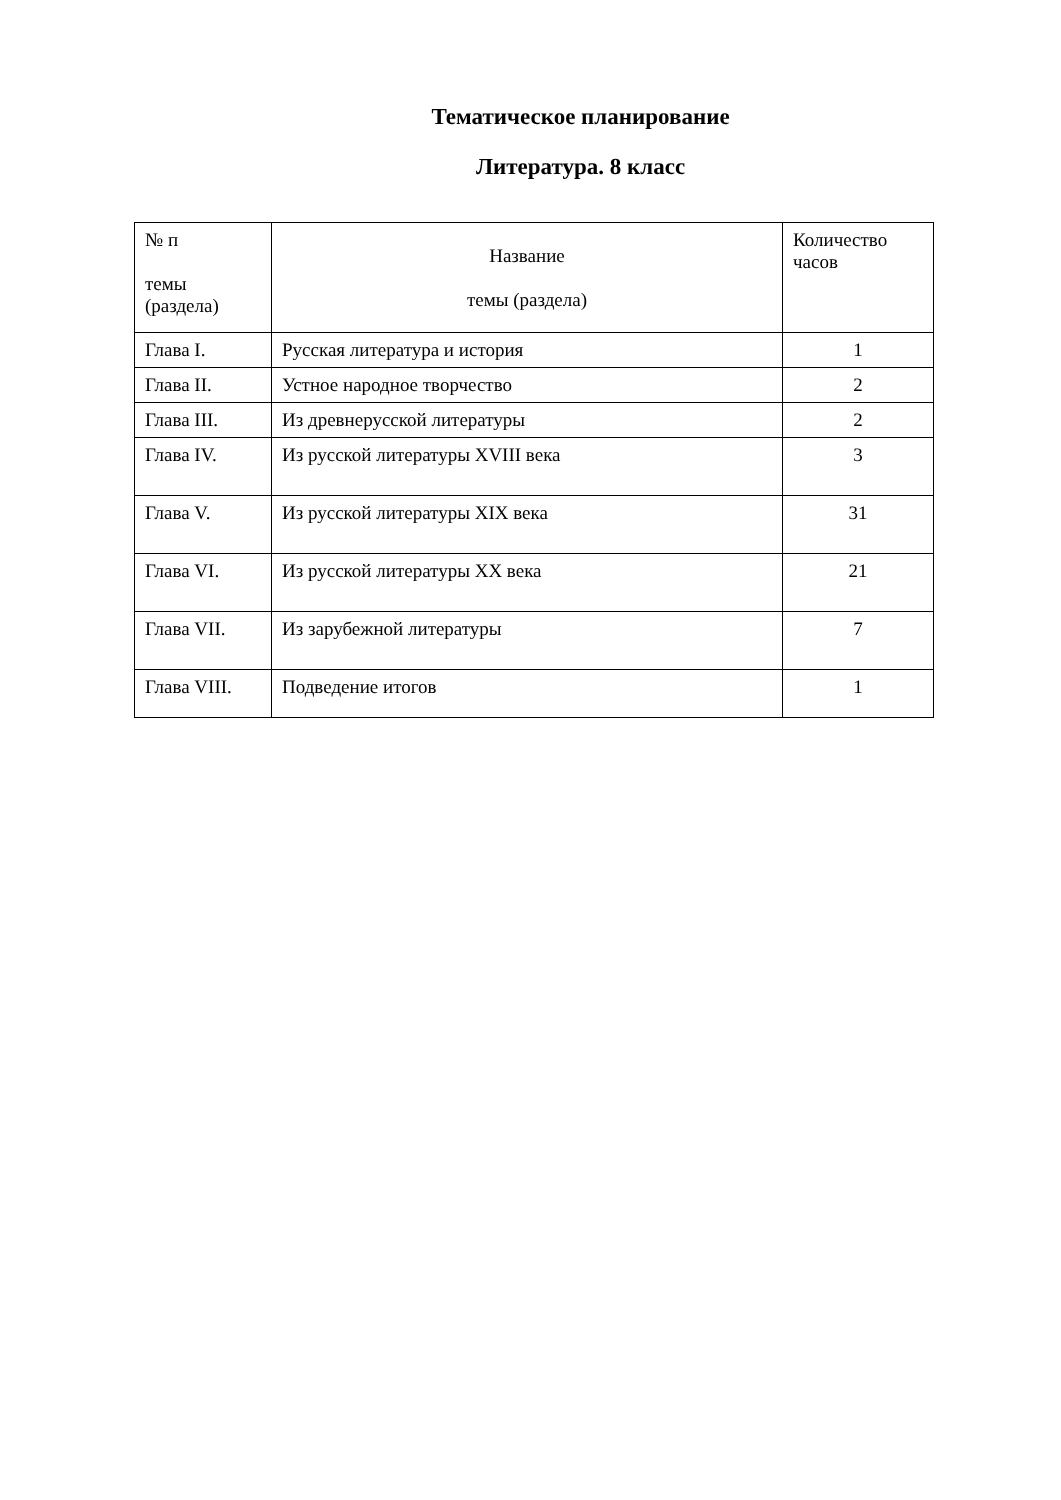Тематическое планирование
Литература. 8 класс
| № п темы (раздела) | Название темы (раздела) | Количество часов |
| --- | --- | --- |
| Глава I. | Русская литература и история | 1 |
| Глава II. | Устное народное творчество | 2 |
| Глава III. | Из древнерусской литературы | 2 |
| Глава IV. | Из русской литературы XVIII века | 3 |
| Глава V. | Из русской литературы XIX века | 31 |
| Глава VI. | Из русской литературы XX века | 21 |
| Глава VII. | Из зарубежной литературы | 7 |
| Глава VIII. | Подведение итогов | 1 |